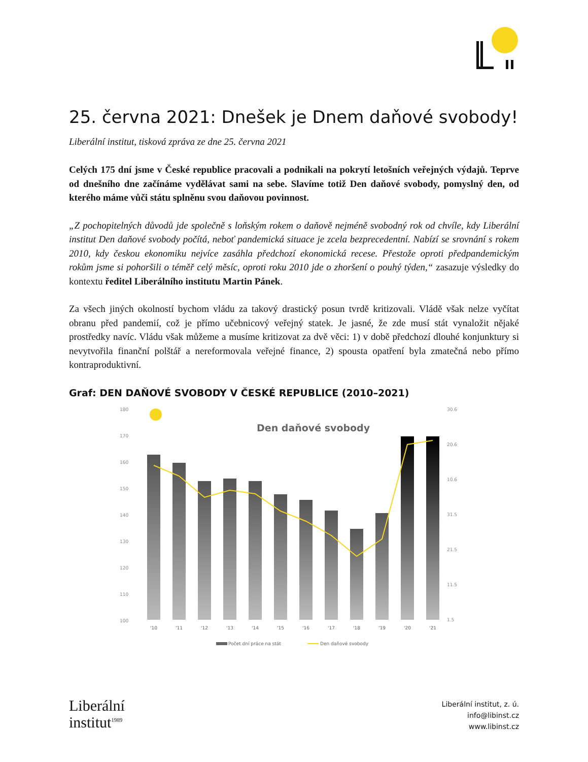25. června 2021: Dnešek je Dnem daňové svobody!
Liberální institut, tisková zpráva ze dne 25. června 2021
Celých 175 dní jsme v České republice pracovali a podnikali na pokrytí letošních veřejných výdajů. Teprve od dnešního dne začínáme vydělávat sami na sebe. Slavíme totiž Den daňové svobody, pomyslný den, od kterého máme vůči státu splněnu svou daňovou povinnost.
„Z pochopitelných důvodů jde společně s loňským rokem o daňově nejméně svobodný rok od chvíle, kdy Liberální institut Den daňové svobody počítá, neboť pandemická situace je zcela bezprecedentní. Nabízí se srovnání s rokem 2010, kdy českou ekonomiku nejvíce zasáhla předchozí ekonomická recese. Přestože oproti předpandemickým rokům jsme si pohoršili o téměř celý měsíc, oproti roku 2010 jde o zhoršení o pouhý týden,“ zasazuje výsledky do kontextu ředitel Liberálního institutu Martin Pánek.
Za všech jiných okolností bychom vládu za takový drastický posun tvrdě kritizovali. Vládě však nelze vyčítat obranu před pandemií, což je přímo učebnicový veřejný statek. Je jasné, že zde musí stát vynaložit nějaké prostředky navíc. Vládu však můžeme a musíme kritizovat za dvě věci: 1) v době předchozí dlouhé konjunktury si nevytvořila finanční polštář a nereformovala veřejné finance, 2) spousta opatření byla zmatečná nebo přímo kontraproduktivní.
Graf: DEN DAŇOVÉ SVOBODY V ČESKÉ REPUBLICE (2010–2021)
180
170
160
150
140
130
120
110
100
30.6
20.6
10.6
31.5
21.5
11.5
1.5
Den daňové svobody
'10
'11
'12
'13
'14
'15
'16
'17
'18
'19
'20
'21
Počet dní práce na stát
Den daňové svobody
Liberální
institut<sup>1989</sup>
Liberální institut, z. ú.
info@libinst.cz
www.libinst.cz